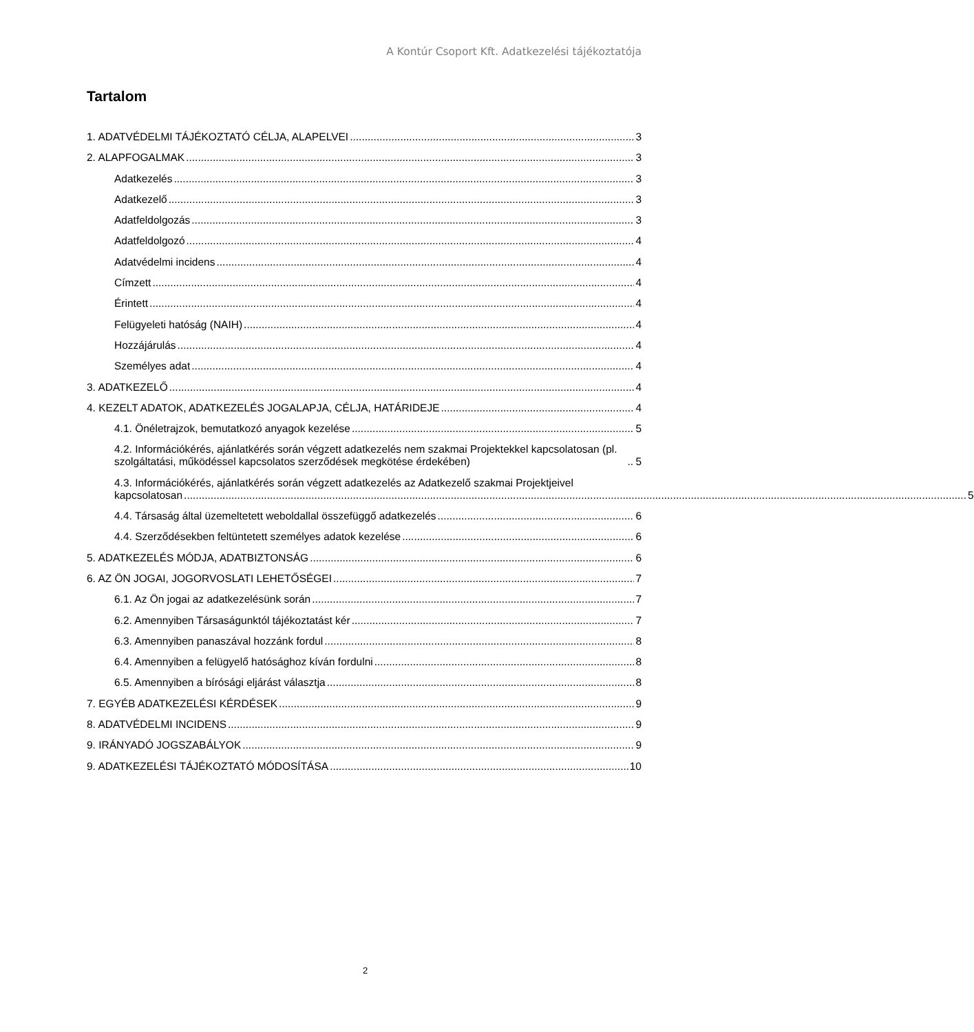A Kontúr Csoport Kft. Adatkezelési tájékoztatója
Tartalom
1. ADATVÉDELMI TÁJÉKOZTATÓ CÉLJA, ALAPELVEI 3
2. ALAPFOGALMAK 3
Adatkezelés 3
Adatkezelő 3
Adatfeldolgozás 3
Adatfeldolgozó 4
Adatvédelmi incidens 4
Címzett 4
Érintett 4
Felügyeleti hatóság (NAIH) 4
Hozzájárulás 4
Személyes adat 4
3. ADATKEZELŐ 4
4. KEZELT ADATOK, ADATKEZELÉS JOGALAPJA, CÉLJA, HATÁRIDEJE 4
4.1. Önéletrajzok, bemutatkozó anyagok kezelése 5
4.2. Információkérés, ajánlatkérés során végzett adatkezelés nem szakmai Projektekkel kapcsolatosan (pl. szolgáltatási, működéssel kapcsolatos szerződések megkötése érdekében) 5
4.3. Információkérés, ajánlatkérés során végzett adatkezelés az Adatkezelő szakmai Projektjeivel
kapcsolatosan 5
4.4. Társaság által üzemeltetett weboldallal összefüggő adatkezelés 6
4.4. Szerződésekben feltüntetett személyes adatok kezelése 6
5. ADATKEZELÉS MÓDJA, ADATBIZTONSÁG 6
6. AZ ÖN JOGAI, JOGORVOSLATI LEHETŐSÉGEI 7
6.1. Az Ön jogai az adatkezelésünk során 7
6.2. Amennyiben Társaságunktól tájékoztatást kér 7
6.3. Amennyiben panaszával hozzánk fordul 8
6.4. Amennyiben a felügyelő hatósághoz kíván fordulni 8
6.5. Amennyiben a bírósági eljárást választja 8
7. EGYÉB ADATKEZELÉSI KÉRDÉSEK 9
8. ADATVÉDELMI INCIDENS 9
9. IRÁNYADÓ JOGSZABÁLYOK 9
9. ADATKEZELÉSI TÁJÉKOZTATÓ MÓDOSÍTÁSA 10
2